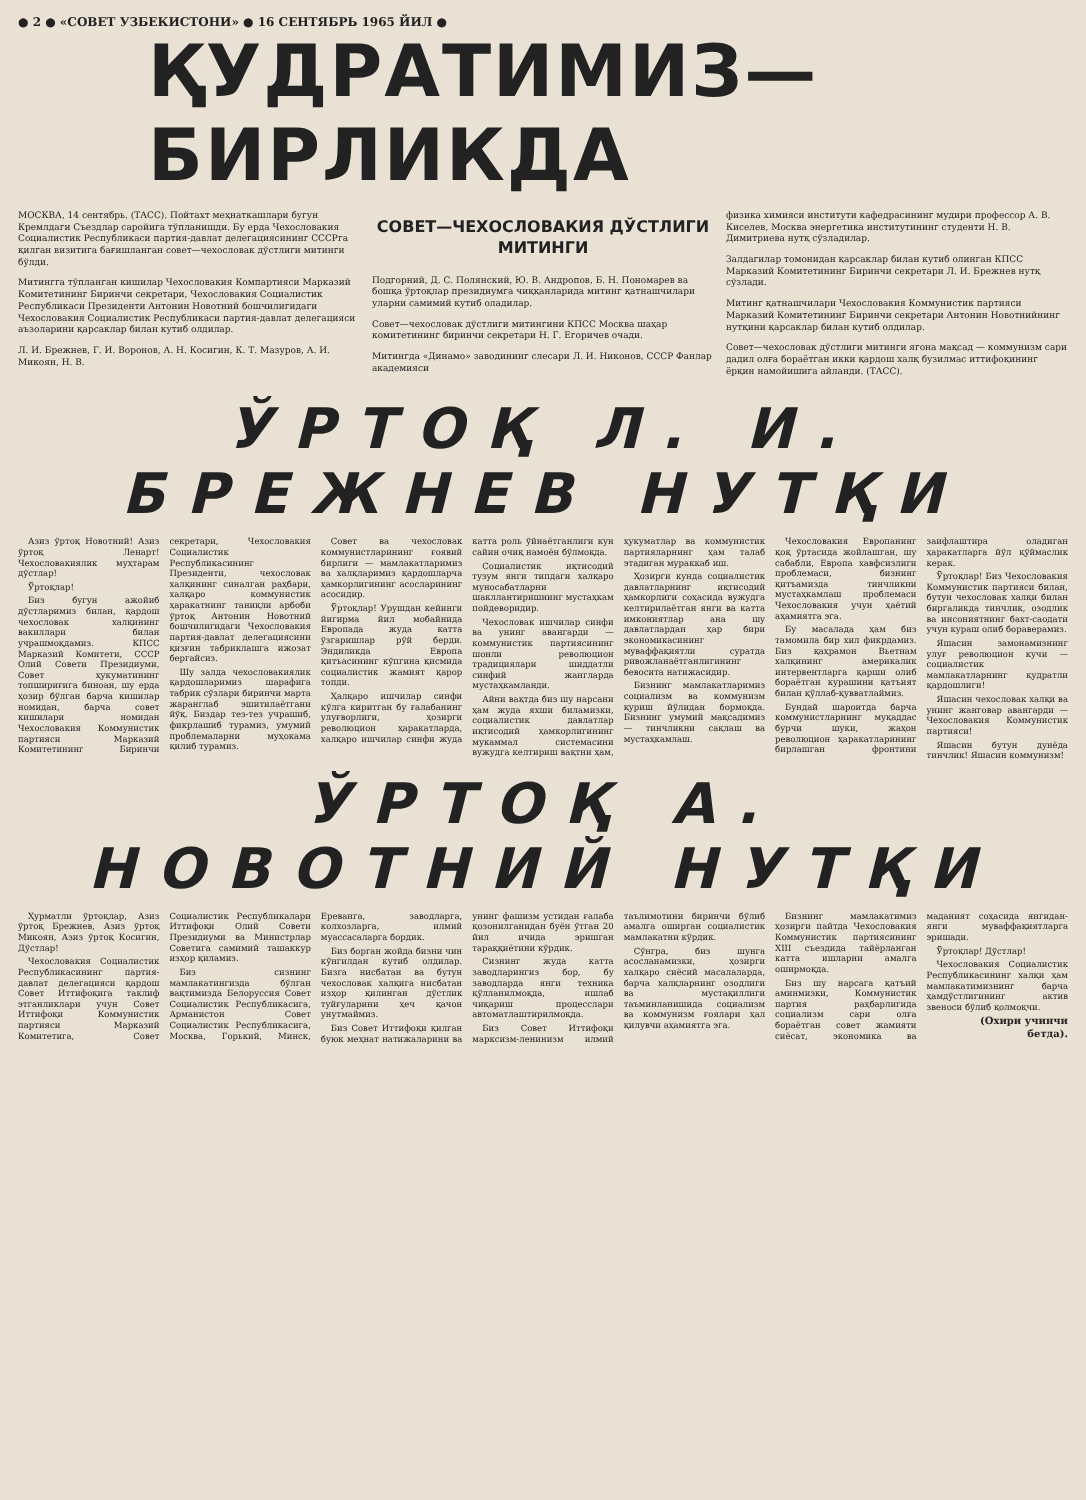● 2 ● «СОВЕТ УЗБЕКИСТОНИ» ● 16 СЕНТЯБРЬ 1965 ЙИЛ ●
ҚУДРАТИМИЗ—БИРЛИКДА
МОСКВА, 14 сентябрь. (ТАСС). Пойтахт меҳнаткашлари бугун Кремлдаги Съездлар саройига тўпланишди. Бу ерда Чехословакия Социалистик Республикаси партия-давлат делегациясининг СССРга қилган визитига бағишланган совет—чехословак дўстлиги митинги бўлди.
Митингга тўпланган кишилар Чехословакия Компартияси Марказий Комитетининг Биринчи секретари, Чехословакия Социалистик Республикаси Президенти Антонин Новотний бошчилигидаги Чехословакия Социалистик Республикаси партия-давлат делегацияси аъзоларини қарсаклар билан кутиб олдилар.
Л. И. Брежнев, Г. И. Воронов, А. Н. Косигин, К. Т. Мазуров, А. И. Микоян, Н. В.
СОВЕТ—ЧЕХОСЛОВАКИЯ ДЎСТЛИГИ МИТИНГИ
Подгорний, Д. С. Полянский, Ю. В. Андропов, Б. Н. Пономарев ва бошқа ўртоқлар президиумга чиққанларида митинг қатнашчилари уларни самимий кутиб оладилар.
Совет—чехословак дўстлиги митингини КПСС Москва шаҳар комитетининг биринчи секретари Н. Г. Егоричев очади.
Митингда «Динамо» заводининг слесари Л. И. Никонов, СССР Фанлар академияси
физика химияси институти кафедрасининг мудири профессор А. В. Киселев, Москва энергетика институтининг студенти Н. В. Димитриева нутқ сўзладилар.
Залдагилар томонидан қарсаклар билан кутиб олинган КПСС Марказий Комитетининг Биринчи секретари Л. И. Брежнев нутқ сўзлади.
Митинг қатнашчилари Чехословакия Коммунистик партияси Марказий Комитетининг Биринчи секретари Антонин Новотнийнинг нутқини қарсаклар билан кутиб олдилар.
Совет—чехословак дўстлиги митинги ягона мақсад — коммунизм сари дадил олға бораётган икки қардош халқ бузилмас иттифоқининг ёрқин намойишига айланди. (ТАСС).
ЎРТОҚ Л. И. БРЕЖНЕВ НУТҚИ
Азиз ўртоқ Новотний! Азиз ўртоқ Ленарт! Чехословакиялик муҳтарам дўстлар!
Ўртоқлар!
Биз бугун ажойиб дўстларимиз билан, қардош чехословак халқининг вакиллари билан учрашмоқдамиз. КПСС Марказий Комитети, СССР Олий Совети Президиуми, Совет ҳукуматининг топшириғига биноан, шу ерда ҳозир бўлган барча кишилар номидан, барча совет кишилари номидан Чехословакия Коммунистик партияси Марказий Комитетининг Биринчи секретари, Чехословакия Социалистик Республикасининг Президенти, чехословак халқининг синалган раҳбари, халқаро коммунистик ҳаракатнинг таниқли арбоби ўртоқ Антонин Новотний бошчилигидаги Чехословакия партия-давлат делегациясини қизғин табриклашга ижозат бергайсиз.
Шу залда чехословакиялик қардошларимиз шарафига табрик сўзлари биринчи марта жаранглаб эшитилаётгани йўқ. Биздар тез-тез учрашиб, фикрлашиб турамиз, умумий проблемаларни муҳокама қилиб турамиз.
Совет ва чехословак коммунистларининг ғоявий бирлиги — мамлакатларимиз ва халқларимиз қардошларча ҳамкорлигининг асосларининг асосидир.
Ўртоқлар! Урушдан кейинги йигирма йил мобайнида Европада жуда катта ўзгаришлар рўй берди. Эндиликда Европа қитъасининг кўпгина қисмида социалистик жамият қарор топди.
Ҳалқаро ишчилар синфи кўлга киритган бу ғалабанинг улуғворлиги, ҳозирги революцион ҳаракатларда, халқаро ишчилар синфи жуда катта роль ўйнаётганлиги кун сайин очиқ намоён бўлмоқда.
Социалистик иқтисодий тузум янги типдаги халқаро муносабатларни шакллантиришнинг мустаҳкам пойдеворидир.
Чехословак ишчилар синфи ва унинг авангарди — коммунистик партиясининг шонли революцион традициялари шиддатли синфий жангларда мустаҳкамланди.
Айни вақтда биз шу нарсани ҳам жуда яхши биламизки, социалистик давлатлар иқтисодий ҳамкорлигининг мукаммал системасини вужудга келтириш вақтни ҳам, ҳукуматлар ва коммунистик партияларнинг ҳам талаб этадиган мураккаб иш.
Ҳозирги кунда социалистик давлатларнинг иқтисодий ҳамкорлиги соҳасида вужудга келтирилаётган янги ва катта имкониятлар ана шу давлатлардан ҳар бири экономикасининг муваффақиятли суратда ривожланаётганлигининг бевосита натижасидир.
Бизнинг мамлакатларимиз социализм ва коммунизм қуриш йўлидан бормоқда. Бизнинг умумий мақсадимиз — тинчликни сақлаш ва мустаҳкамлаш.
Чехословакия Европанинг қоқ ўртасида жойлашган, шу сабабли, Европа хавфсизлиги проблемаси, бизнинг қитъамизда тинчликни мустаҳкамлаш проблемаси Чехословакия учун ҳаётий аҳамиятга эга.
Бу масалада ҳам биз тамомила бир хил фикрдамиз. Биз қаҳрамон Вьетнам халқининг америкалик интервентларга қарши олиб бораётган курашини қатъият билан қўллаб-қувватлаймиз.
Бундай шароитда барча коммунистларнинг муқаддас бурчи шуки, жаҳон революцион ҳаракатларининг бирлашган фронтини заифлаштира оладиган ҳаракатларга йўл қўймаслик керак.
Ўртоқлар! Биз Чехословакия Коммунистик партияси билан, бутун чехословак халқи билан биргаликда тинчлик, озодлик ва инсониятнинг бахт-саодати учун кураш олиб бораверамиз.
Яшасин замонамизнинг улуғ революцион кучи — социалистик мамлакатларнинг қудратли қардошлиги!
Яшасин чехословак халқи ва унинг жанговар авангарди — Чехословакия Коммунистик партияси!
Яшасин бутун дунёда тинчлик! Яшасин коммунизм!
ЎРТОҚ А. НОВОТНИЙ НУТҚИ
Ҳурматли ўртоқлар, Азиз ўртоқ Брежнев, Азиз ўртоқ Микоян, Азиз ўртоқ Косигин, Дўстлар!
Чехословакия Социалистик Республикасининг партия-давлат делегацияси қардош Совет Иттифоқига таклиф этганликлари учун Совет Иттифоқи Коммунистик партияси Марказий Комитетига, Совет Социалистик Республикалари Иттифоқи Олий Совети Президиуми ва Министрлар Советига самимий ташаккур изҳор қиламиз.
Биз сизнинг мамлакатингизда бўлган вақтимизда Белоруссия Совет Социалистик Республикасига, Арманистон Совет Социалистик Республикасига, Москва, Горький, Минск, Ереванга, заводларга, колхозларга, илмий муассасаларга бордик.
Биз борган жойда бизни чин кўнгилдан кутиб олдилар. Бизга нисбатан ва бутун чехословак халқига нисбатан изҳор қилинган дўстлик туйғуларини ҳеч қачон унутмаймиз.
Биз Совет Иттифоқи қилган буюк меҳнат натижаларини ва унинг фашизм устидан ғалаба қозонилганидан буён ўтган 20 йил ичида эришган тараққиётини кўрдик.
Сизнинг жуда катта заводларингиз бор, бу заводларда янги техника қўлланилмоқда, ишлаб чиқариш процесслари автоматлаштирилмоқда.
Биз Совет Иттифоқи марксизм-ленинизм илмий таълимотини биринчи бўлиб амалга оширган социалистик мамлакатни кўрдик.
Сўнгра, биз шунга асосланамизки, ҳозирги халқаро сиёсий масалаларда, барча халқларнинг озодлиги ва мустақиллиги таъминланишида социализм ва коммунизм ғоялари ҳал қилувчи аҳамиятга эга.
Бизнинг мамлакатимиз ҳозирги пайтда Чехословакия Коммунистик партиясининг XIII съездида тайёрланган катта ишларни амалга оширмоқда.
Биз шу нарсага қатъий аминмизки, Коммунистик партия раҳбарлигида социализм сари олға бораётган совет жамияти сиёсат, экономика ва маданият соҳасида янгидан-янги муваффақиятларга эришади.
Ўртоқлар! Дўстлар!
Чехословакия Социалистик Республикасининг халқи ҳам мамлакатимизнинг барча ҳамдўстлигининг актив звеноси бўлиб қолмоқчи.
(Охири учинчи бетда).